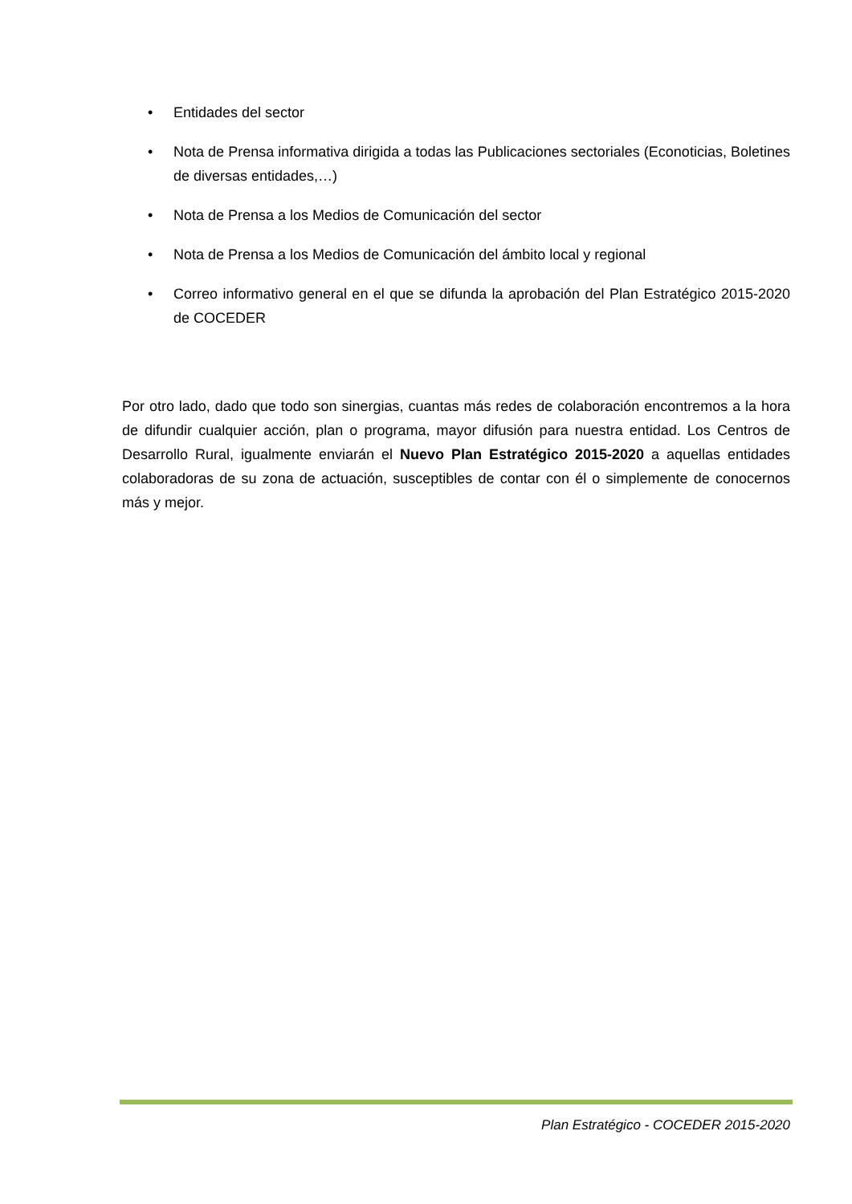• Entidades del sector
• Nota de Prensa informativa dirigida a todas las Publicaciones sectoriales (Econoticias, Boletines de diversas entidades,…)
• Nota de Prensa a los Medios de Comunicación del sector
• Nota de Prensa a los Medios de Comunicación del ámbito local y regional
• Correo informativo general en el que se difunda la aprobación del Plan Estratégico 2015-2020 de COCEDER
Por otro lado, dado que todo son sinergias, cuantas más redes de colaboración encontremos a la hora de difundir cualquier acción, plan o programa, mayor difusión para nuestra entidad. Los Centros de Desarrollo Rural, igualmente enviarán el Nuevo Plan Estratégico 2015-2020 a aquellas entidades colaboradoras de su zona de actuación, susceptibles de contar con él o simplemente de conocernos más y mejor.
Plan Estratégico - COCEDER 2015-2020